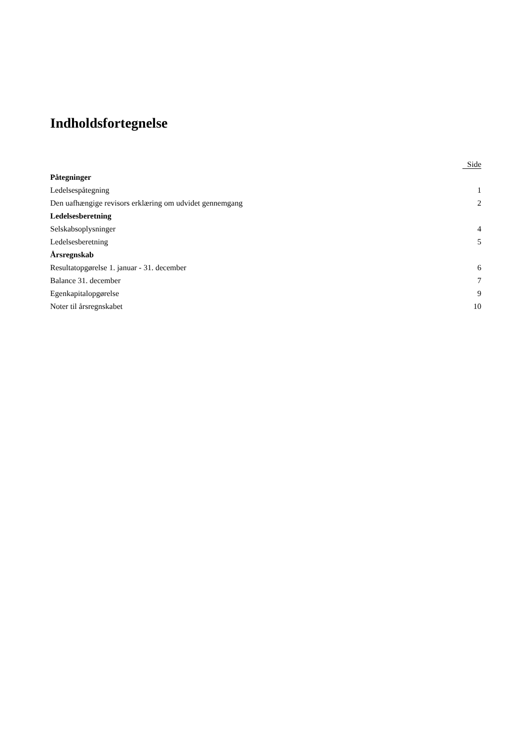Indholdsfortegnelse
| | Side |
| --- | --- |
| Påtegninger | |
| Ledelsespåtegning | 1 |
| Den uafhængige revisors erklæring om udvidet gennemgang | 2 |
| Ledelsesberetning | |
| Selskabsoplysninger | 4 |
| Ledelsesberetning | 5 |
| Årsregnskab | |
| Resultatopgørelse 1. januar - 31. december | 6 |
| Balance 31. december | 7 |
| Egenkapitalopgørelse | 9 |
| Noter til årsregnskabet | 10 |